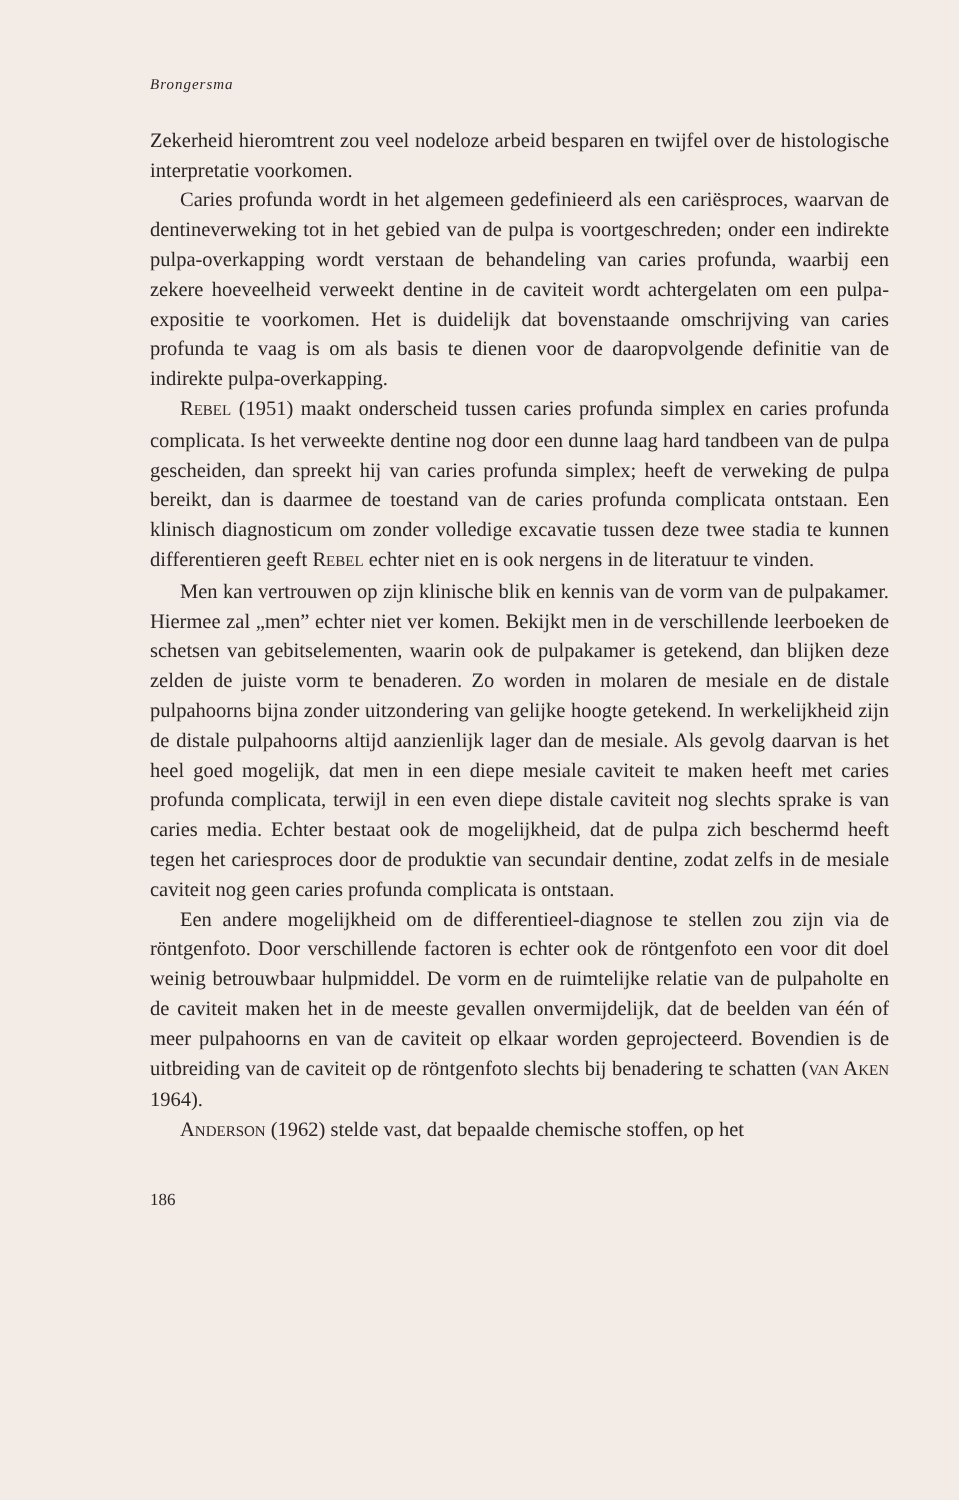Brongersma
Zekerheid hieromtrent zou veel nodeloze arbeid besparen en twijfel over de histologische interpretatie voorkomen.
Caries profunda wordt in het algemeen gedefinieerd als een cariësproces, waarvan de dentineverweking tot in het gebied van de pulpa is voortgeschreden; onder een indirekte pulpa-overkapping wordt verstaan de behandeling van caries profunda, waarbij een zekere hoeveelheid verweekt dentine in de caviteit wordt achtergelaten om een pulpa-expositie te voorkomen. Het is duidelijk dat bovenstaande omschrijving van caries profunda te vaag is om als basis te dienen voor de daaropvolgende definitie van de indirekte pulpa-overkapping.
REBEL (1951) maakt onderscheid tussen caries profunda simplex en caries profunda complicata. Is het verweekte dentine nog door een dunne laag hard tandbeen van de pulpa gescheiden, dan spreekt hij van caries profunda simplex; heeft de verweking de pulpa bereikt, dan is daarmee de toestand van de caries profunda complicata ontstaan. Een klinisch diagnosticum om zonder volledige excavatie tussen deze twee stadia te kunnen differentieren geeft REBEL echter niet en is ook nergens in de literatuur te vinden.
Men kan vertrouwen op zijn klinische blik en kennis van de vorm van de pulpakamer. Hiermee zal „men” echter niet ver komen. Bekijkt men in de verschillende leerboeken de schetsen van gebitselementen, waarin ook de pulpakamer is getekend, dan blijken deze zelden de juiste vorm te benaderen. Zo worden in molaren de mesiale en de distale pulpahoorns bijna zonder uitzondering van gelijke hoogte getekend. In werkelijkheid zijn de distale pulpahoorns altijd aanzienlijk lager dan de mesiale. Als gevolg daarvan is het heel goed mogelijk, dat men in een diepe mesiale caviteit te maken heeft met caries profunda complicata, terwijl in een even diepe distale caviteit nog slechts sprake is van caries media. Echter bestaat ook de mogelijkheid, dat de pulpa zich beschermd heeft tegen het cariesproces door de produktie van secundair dentine, zodat zelfs in de mesiale caviteit nog geen caries profunda complicata is ontstaan.
Een andere mogelijkheid om de differentieel-diagnose te stellen zou zijn via de röntgenfoto. Door verschillende factoren is echter ook de röntgenfoto een voor dit doel weinig betrouwbaar hulpmiddel. De vorm en de ruimtelijke relatie van de pulpaholte en de caviteit maken het in de meeste gevallen onvermijdelijk, dat de beelden van één of meer pulpahoorns en van de caviteit op elkaar worden geprojecteerd. Bovendien is de uitbreiding van de caviteit op de röntgenfoto slechts bij benadering te schatten (VAN AKEN 1964).
ANDERSON (1962) stelde vast, dat bepaalde chemische stoffen, op het
186